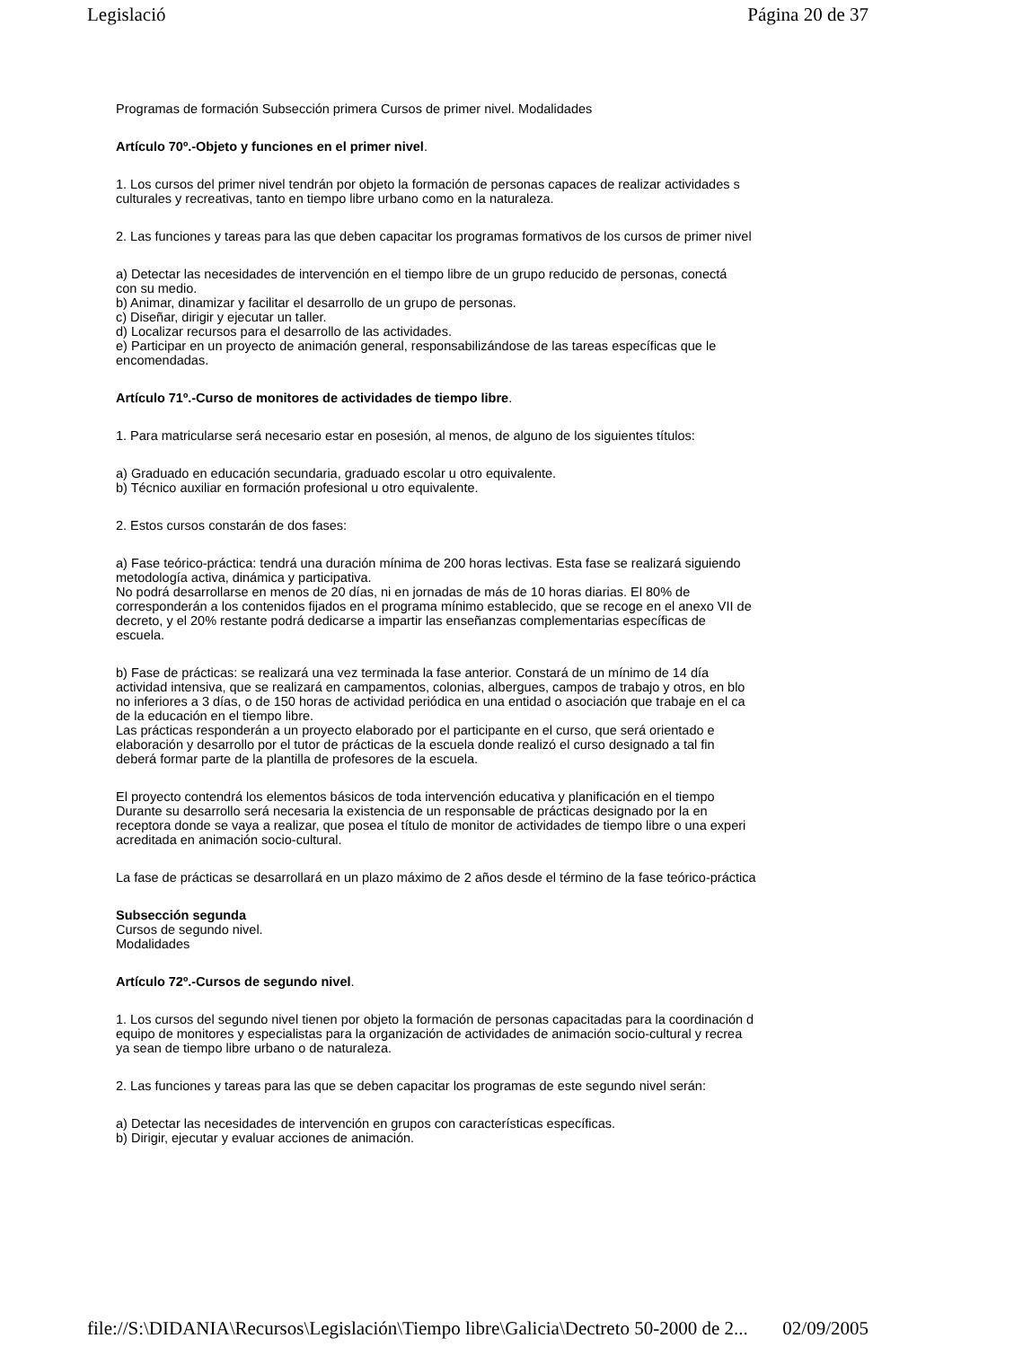Legislació Página 20 de 37
Programas de formación Subsección primera Cursos de primer nivel. Modalidades
Artículo 70º.-Objeto y funciones en el primer nivel.
1. Los cursos del primer nivel tendrán por objeto la formación de personas capaces de realizar actividades s
culturales y recreativas, tanto en tiempo libre urbano como en la naturaleza.
2. Las funciones y tareas para las que deben capacitar los programas formativos de los cursos de primer nivel
a) Detectar las necesidades de intervención en el tiempo libre de un grupo reducido de personas, conectá
con su medio.
b) Animar, dinamizar y facilitar el desarrollo de un grupo de personas.
c) Diseñar, dirigir y ejecutar un taller.
d) Localizar recursos para el desarrollo de las actividades.
e) Participar en un proyecto de animación general, responsabilizándose de las tareas específicas que le
encomendadas.
Artículo 71º.-Curso de monitores de actividades de tiempo libre.
1. Para matricularse será necesario estar en posesión, al menos, de alguno de los siguientes títulos:
a) Graduado en educación secundaria, graduado escolar u otro equivalente.
b) Técnico auxiliar en formación profesional u otro equivalente.
2. Estos cursos constarán de dos fases:
a) Fase teórico-práctica: tendrá una duración mínima de 200 horas lectivas. Esta fase se realizará siguiendo
metodología activa, dinámica y participativa.
No podrá desarrollarse en menos de 20 días, ni en jornadas de más de 10 horas diarias. El 80% de
corresponderán a los contenidos fijados en el programa mínimo establecido, que se recoge en el anexo VII de
decreto, y el 20% restante podrá dedicarse a impartir las enseñanzas complementarias específicas de
escuela.
b) Fase de prácticas: se realizará una vez terminada la fase anterior. Constará de un mínimo de 14 día
actividad intensiva, que se realizará en campamentos, colonias, albergues, campos de trabajo y otros, en blo
no inferiores a 3 días, o de 150 horas de actividad periódica en una entidad o asociación que trabaje en el ca
de la educación en el tiempo libre.
Las prácticas responderán a un proyecto elaborado por el participante en el curso, que será orientado e
elaboración y desarrollo por el tutor de prácticas de la escuela donde realizó el curso designado a tal fin
deberá formar parte de la plantilla de profesores de la escuela.
El proyecto contendrá los elementos básicos de toda intervención educativa y planificación en el tiempo
Durante su desarrollo será necesaria la existencia de un responsable de prácticas designado por la en
receptora donde se vaya a realizar, que posea el título de monitor de actividades de tiempo libre o una experi
acreditada en animación socio-cultural.
La fase de prácticas se desarrollará en un plazo máximo de 2 años desde el término de la fase teórico-práctica
Subsección segunda
Cursos de segundo nivel.
Modalidades
Artículo 72º.-Cursos de segundo nivel.
1. Los cursos del segundo nivel tienen por objeto la formación de personas capacitadas para la coordinación d
equipo de monitores y especialistas para la organización de actividades de animación socio-cultural y recrea
ya sean de tiempo libre urbano o de naturaleza.
2. Las funciones y tareas para las que se deben capacitar los programas de este segundo nivel serán:
a) Detectar las necesidades de intervención en grupos con características específicas.
b) Dirigir, ejecutar y evaluar acciones de animación.
file://S:\DIDANIA\Recursos\Legislación\Tiempo libre\Galicia\Dectreto 50-2000 de 2... 02/09/2005